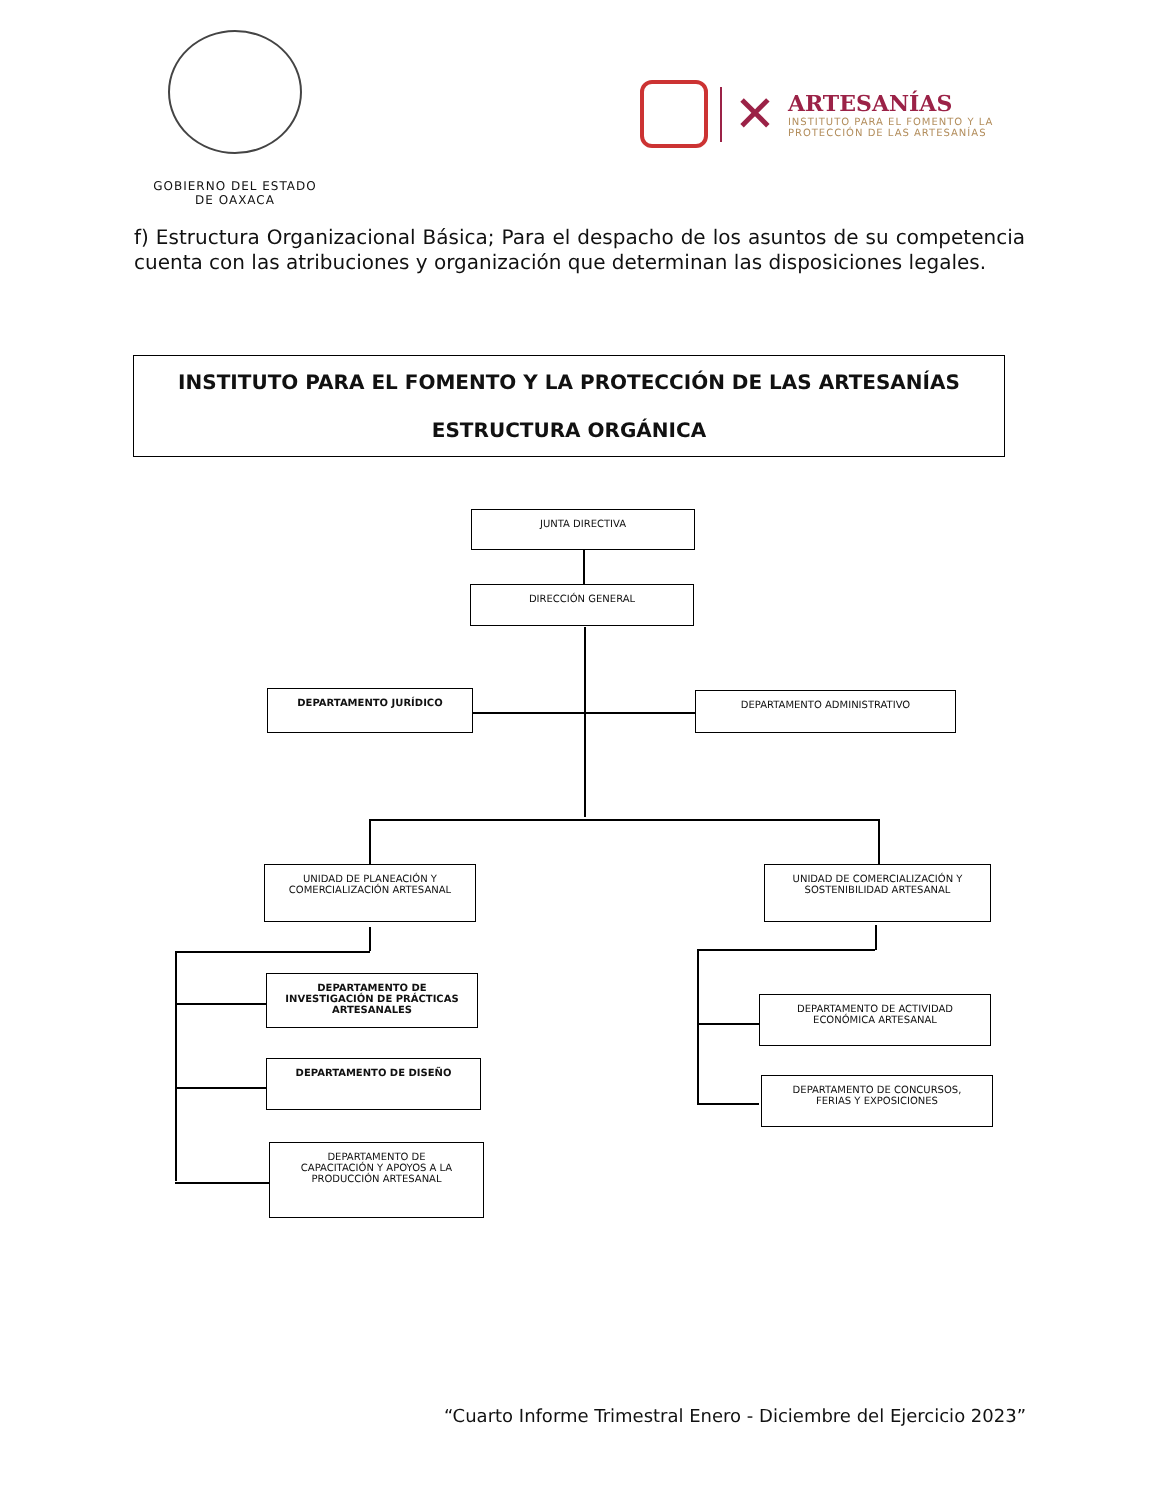GOBIERNO DEL ESTADO
DE OAXACA
✕
ARTESANÍAS
INSTITUTO PARA EL FOMENTO Y LA
PROTECCIÓN DE LAS ARTESANÍAS
f) Estructura Organizacional Básica; Para el despacho de los asuntos de su competencia cuenta con las atribuciones y organización que determinan las disposiciones legales.
INSTITUTO PARA EL FOMENTO Y LA PROTECCIÓN DE LAS ARTESANÍAS
ESTRUCTURA ORGÁNICA
JUNTA DIRECTIVA
DIRECCIÓN GENERAL
DEPARTAMENTO JURÍDICO DEPARTAMENTO ADMINISTRATIVO
UNIDAD DE PLANEACIÓN Y
COMERCIALIZACIÓN ARTESANAL
UNIDAD DE COMERCIALIZACIÓN Y
SOSTENIBILIDAD ARTESANAL
DEPARTAMENTO DE
INVESTIGACIÓN DE PRÁCTICAS
ARTESANALES
DEPARTAMENTO DE DISEÑO
DEPARTAMENTO DE
CAPACITACIÓN Y APOYOS A LA
PRODUCCIÓN ARTESANAL
DEPARTAMENTO DE ACTIVIDAD
ECONÓMICA ARTESANAL
DEPARTAMENTO DE CONCURSOS,
FERIAS Y EXPOSICIONES
“Cuarto Informe Trimestral Enero - Diciembre del Ejercicio 2023”